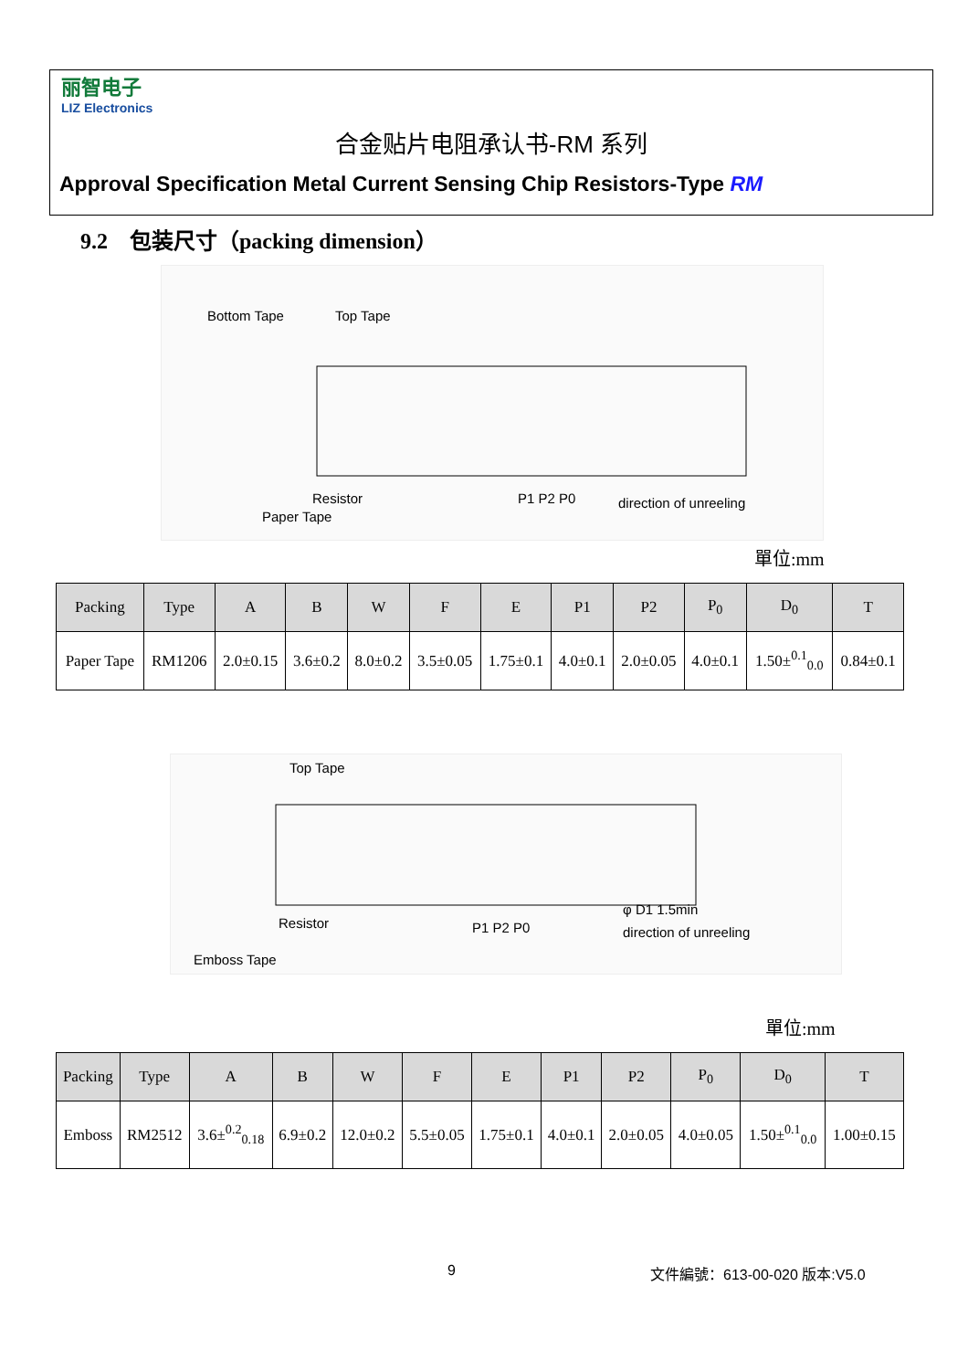丽智电子
LIZ Electronics
合金贴片电阻承认书-RM 系列
Approval Specification Metal Current Sensing Chip Resistors-Type RM
9.2　包装尺寸（packing dimension）
Bottom Tape
Top Tape
Resistor
Paper Tape
direction of unreeling
P1 P2 P0
單位:mm
| Packing | Type | A | B | W | F | E | P1 | P2 | P<sub>0</sub> | D<sub>0</sub> | T |
| --- | --- | --- | --- | --- | --- | --- | --- | --- | --- | --- | --- |
| Paper Tape | RM1206 | 2.0±0.15 | 3.6±0.2 | 8.0±0.2 | 3.5±0.05 | 1.75±0.1 | 4.0±0.1 | 2.0±0.05 | 4.0±0.1 | 1.50±<sup>0.1</sup><sub>0.0</sub> | 0.84±0.1 |
Top Tape
Resistor
Emboss Tape
φ D1 1.5min
direction of unreeling
P1 P2 P0
單位:mm
| Packing | Type | A | B | W | F | E | P1 | P2 | P<sub>0</sub> | D<sub>0</sub> | T |
| --- | --- | --- | --- | --- | --- | --- | --- | --- | --- | --- | --- |
| Emboss | RM2512 | 3.6±<sup>0.2</sup><sub>0.18</sub> | 6.9±0.2 | 12.0±0.2 | 5.5±0.05 | 1.75±0.1 | 4.0±0.1 | 2.0±0.05 | 4.0±0.05 | 1.50±<sup>0.1</sup><sub>0.0</sub> | 1.00±0.15 |
9 文件編號：613-00-020 版本:V5.0